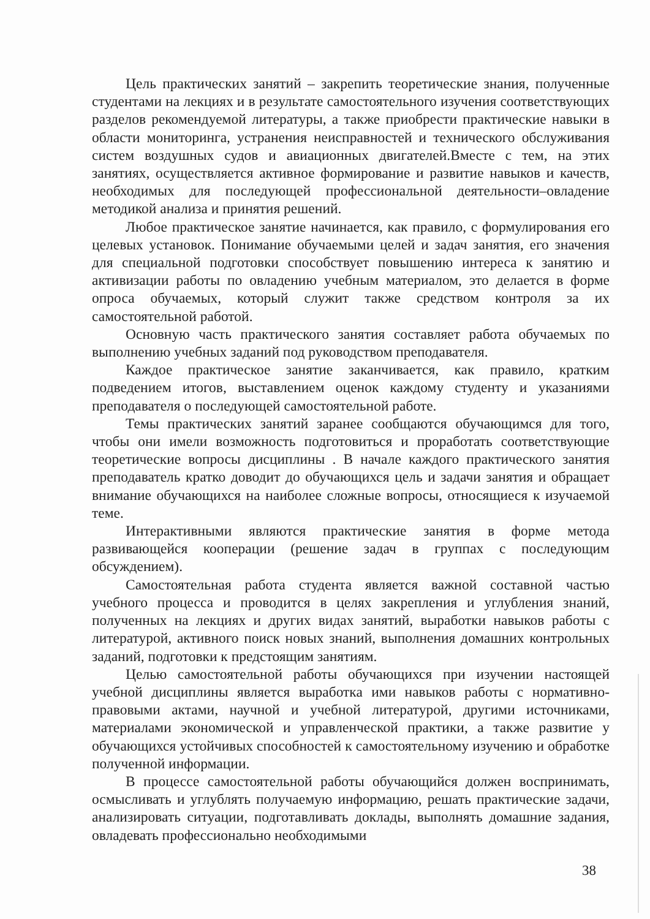Цель практических занятий – закрепить теоретические знания, полученные студентами на лекциях и в результате самостоятельного изучения соответствующих разделов рекомендуемой литературы, а также приобрести практические навыки в области мониторинга, устранения неисправностей и технического обслуживания систем воздушных судов и авиационных двигателей.Вместе с тем, на этих занятиях, осуществляется активное формирование и развитие навыков и качеств, необходимых для последующей профессиональной деятельности–овладение методикой анализа и принятия решений.
Любое практическое занятие начинается, как правило, с формулирования его целевых установок. Понимание обучаемыми целей и задач занятия, его значения для специальной подготовки способствует повышению интереса к занятию и активизации работы по овладению учебным материалом, это делается в форме опроса обучаемых, который служит также средством контроля за их самостоятельной работой.
Основную часть практического занятия составляет работа обучаемых по выполнению учебных заданий под руководством преподавателя.
Каждое практическое занятие заканчивается, как правило, кратким подведением итогов, выставлением оценок каждому студенту и указаниями преподавателя о последующей самостоятельной работе.
Темы практических занятий заранее сообщаются обучающимся для того, чтобы они имели возможность подготовиться и проработать соответствующие теоретические вопросы дисциплины . В начале каждого практического занятия преподаватель кратко доводит до обучающихся цель и задачи занятия и обращает внимание обучающихся на наиболее сложные вопросы, относящиеся к изучаемой теме.
Интерактивными являются практические занятия в форме метода развивающейся кооперации (решение задач в группах с последующим обсуждением).
Самостоятельная работа студента является важной составной частью учебного процесса и проводится в целях закрепления и углубления знаний, полученных на лекциях и других видах занятий, выработки навыков работы с литературой, активного поиск новых знаний, выполнения домашних контрольных заданий, подготовки к предстоящим занятиям.
Целью самостоятельной работы обучающихся при изучении настоящей учебной дисциплины является выработка ими навыков работы с нормативно-правовыми актами, научной и учебной литературой, другими источниками, материалами экономической и управленческой практики, а также развитие у обучающихся устойчивых способностей к самостоятельному изучению и обработке полученной информации.
В процессе самостоятельной работы обучающийся должен воспринимать, осмысливать и углублять получаемую информацию, решать практические задачи, анализировать ситуации, подготавливать доклады, выполнять домашние задания, овладевать профессионально необходимыми
38